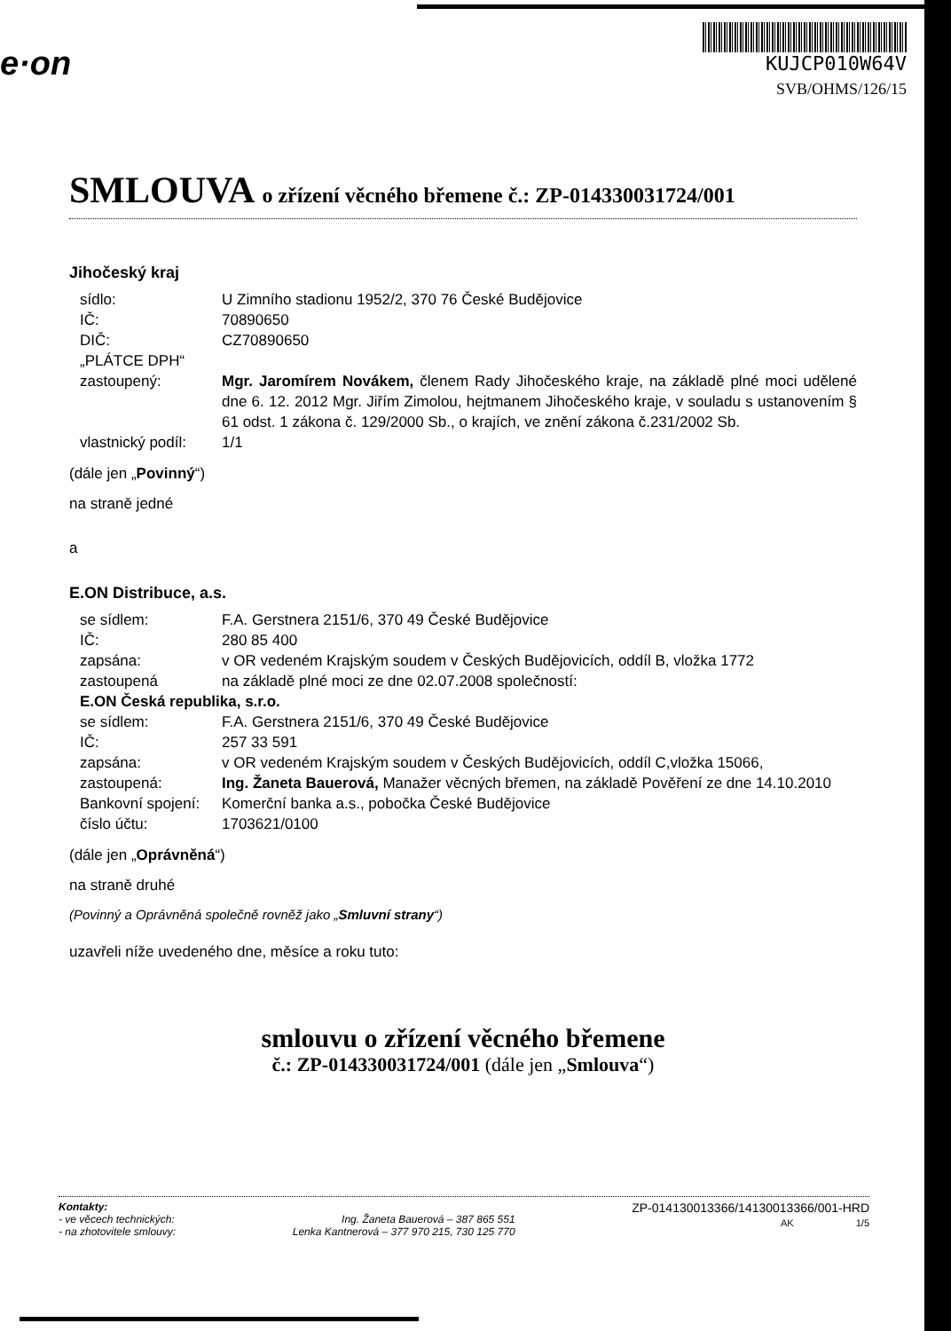e·on
KUJCP010W64V
SVB/OHMS/126/15
SMLOUVA o zřízení věcného břemene č.: ZP-014330031724/001
Jihočeský kraj
sídlo: U Zimního stadionu 1952/2, 370 76 České Budějovice
IČ: 70890650
DIČ: CZ70890650
„PLÁTCE DPH“
zastoupený: Mgr. Jaromírem Novákem, členem Rady Jihočeského kraje, na základě plné moci udělené dne 6. 12. 2012 Mgr. Jiřím Zimolou, hejtmanem Jihočeského kraje, v souladu s ustanovením § 61 odst. 1 zákona č. 129/2000 Sb., o krajích, ve znění zákona č.231/2002 Sb.
vlastnický podíl:
1/1
(dále jen „Povinný“)
na straně jedné
a
E.ON Distribuce, a.s.
se sídlem: F.A. Gerstnera 2151/6, 370 49 České Budějovice
IČ: 280 85 400
zapsána: v OR vedeném Krajským soudem v Českých Budějovicích, oddíl B, vložka 1772
zastoupená na základě plné moci ze dne 02.07.2008 společností:
E.ON Česká republika, s.r.o.
se sídlem: F.A. Gerstnera 2151/6, 370 49 České Budějovice
IČ: 257 33 591
zapsána: v OR vedeném Krajským soudem v Českých Budějovicích, oddíl C,vložka 15066,
zastoupená: Ing. Žaneta Bauerová, Manažer věcných břemen, na základě Pověření ze dne 14.10.2010
Bankovní spojení:
Komerční banka a.s., pobočka České Budějovice
číslo účtu: 1703621/0100
(dále jen „Oprávněná“)
na straně druhé
(Povinný a Oprávněná společně rovněž jako „Smluvní strany“)
uzavřeli níže uvedeného dne, měsíce a roku tuto:
smlouvu o zřízení věcného břemene
č.: ZP-014330031724/001 (dále jen „Smlouva“)
Kontakty:
- ve věcech technických:
- na zhotovitele smlouvy:
Ing. Žaneta Bauerová – 387 865 551
Lenka Kantnerová – 377 970 215, 730 125 770
ZP-014130013366/14130013366/001-HRD
AK 1/5